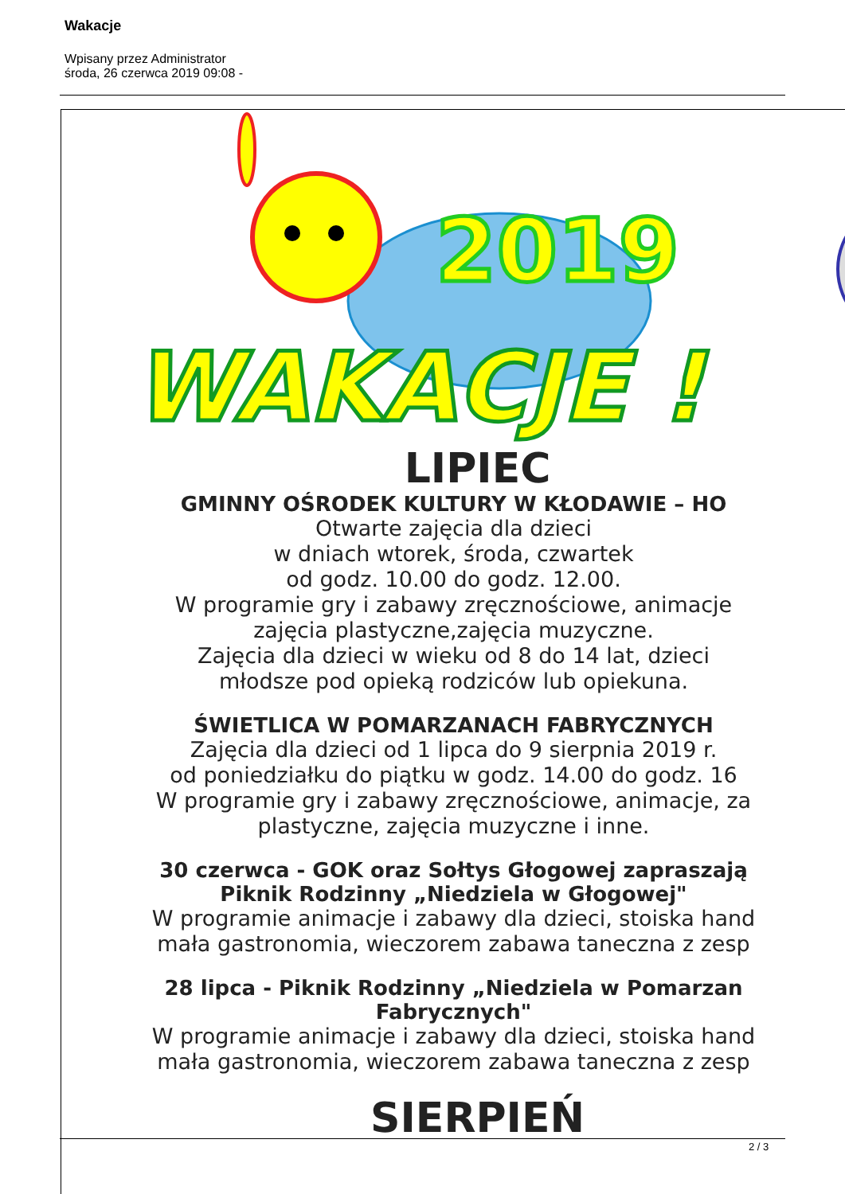Wakacje
Wpisany przez Administrator
środa, 26 czerwca 2019 09:08 -
2019
WAKACJE !
LIPIEC
GMINNY OŚRODEK KULTURY W KŁODAWIE – HO
Otwarte zajęcia dla dzieci
w dniach wtorek, środa, czwartek
od godz. 10.00 do godz. 12.00.
W programie gry i zabawy zręcznościowe, animacje
zajęcia plastyczne,zajęcia muzyczne.
Zajęcia dla dzieci w wieku od 8 do 14 lat, dzieci
młodsze pod opieką rodziców lub opiekuna.
ŚWIETLICA W POMARZANACH FABRYCZNYCH
Zajęcia dla dzieci od 1 lipca do 9 sierpnia 2019 r.
od poniedziałku do piątku w godz. 14.00 do godz. 16
W programie gry i zabawy zręcznościowe, animacje, za
plastyczne, zajęcia muzyczne i inne.
30 czerwca - GOK oraz Sołtys Głogowej zapraszają
Piknik Rodzinny „Niedziela w Głogowej"
W programie animacje i zabawy dla dzieci, stoiska hand
mała gastronomia, wieczorem zabawa taneczna z zesp
28 lipca - Piknik Rodzinny „Niedziela w Pomarzan
Fabrycznych"
W programie animacje i zabawy dla dzieci, stoiska hand
mała gastronomia, wieczorem zabawa taneczna z zesp
SIERPIEŃ
2 / 3